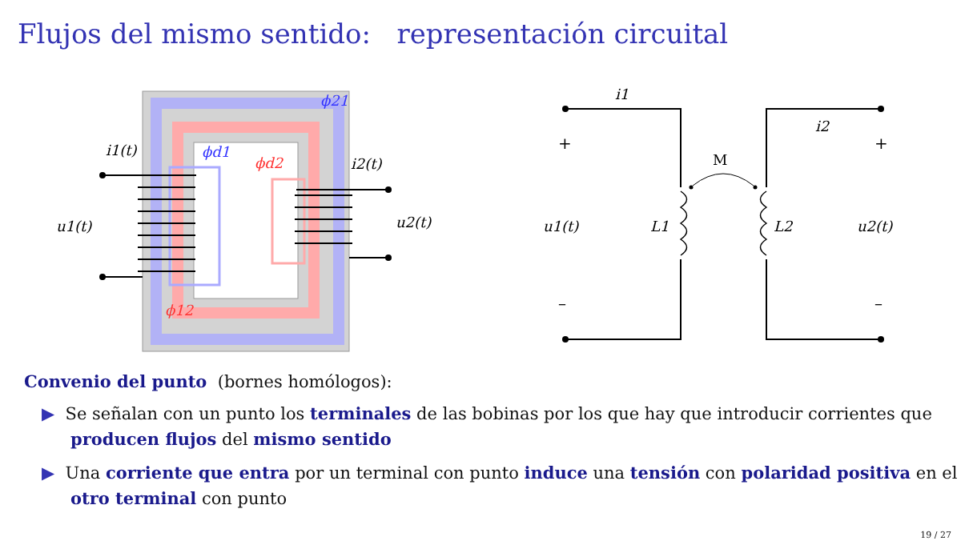Flujos del mismo sentido: representación circuital
ϕ21
ϕd1
ϕd2
ϕ12
i1(t)
i2(t)
u1(t)
u2(t)
i1
i2
u1(t)
u2(t)
L1
L2
+
+
–
–
M
Convenio del punto (bornes homólogos):
▶ Se señalan con un punto los terminales de las bobinas por los que hay que introducir corrientes que producen flujos del mismo sentido
▶ Una corriente que entra por un terminal con punto induce una tensión con polaridad positiva en el otro terminal con punto
19 / 27